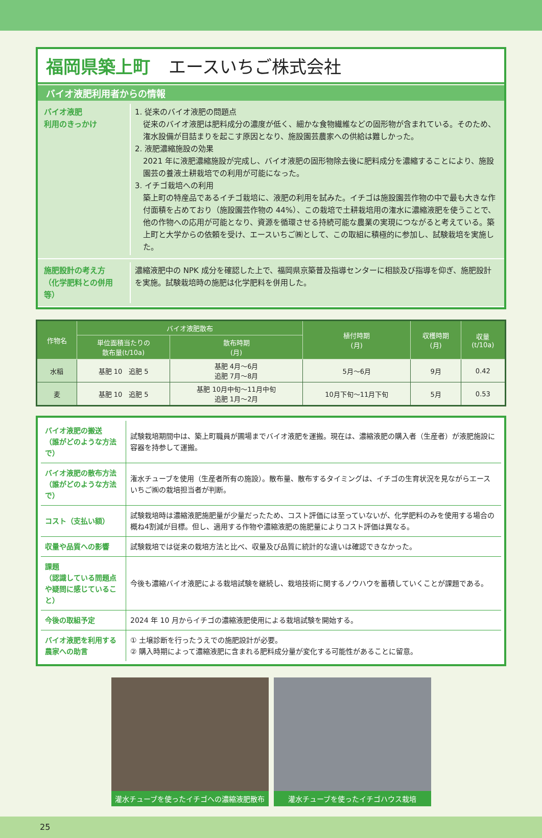福岡県築上町 エースいちご株式会社
バイオ液肥利用者からの情報
バイオ液肥
利用のきっかけ
1. 従来のバイオ液肥の問題点
従来のバイオ液肥は肥料成分の濃度が低く、細かな食物繊維などの固形物が含まれている。そのため、潅水設備が目詰まりを起こす原因となり、施設園芸農家への供給は難しかった。
2. 液肥濃縮施設の効果
2021 年に液肥濃縮施設が完成し、バイオ液肥の固形物除去後に肥料成分を濃縮することにより、施設園芸の養液土耕栽培での利用が可能になった。
3. イチゴ栽培への利用
築上町の特産品であるイチゴ栽培に、液肥の利用を試みた。イチゴは施設園芸作物の中で最も大きな作付面積を占めており（施設園芸作物の 44%）、この栽培で土耕栽培用の潅水に濃縮液肥を使うことで、他の作物への応用が可能となり、資源を循環させる持続可能な農業の実現につながると考えている。築上町と大学からの依頼を受け、エースいちご㈱として、この取組に積極的に参加し、試験栽培を実施した。
施肥設計の考え方
（化学肥料との併用等）
濃縮液肥中の NPK 成分を確認した上で、福岡県京築普及指導センターに相談及び指導を仰ぎ、施肥設計を実施。試験栽培時の施肥は化学肥料を併用した。
| 作物名 | バイオ液肥散布 | | 植付時期 (月) | 収穫時期 (月) | 収量 (t/10a) |
| --- | --- | --- | --- | --- | --- |
| | 単位面積当たりの 散布量(t/10a) | 散布時期 (月) | | | |
| 水稲 | 基肥 10 追肥 5 | 基肥 4月～6月 追肥 7月～8月 | 5月～6月 | 9月 | 0.42 |
| 麦 | 基肥 10 追肥 5 | 基肥 10月中旬～11月中旬 追肥 1月～2月 | 10月下旬～11月下旬 | 5月 | 0.53 |
| バイオ液肥の搬送 （誰がどのような方法で） | 試験栽培期間中は、築上町職員が圃場までバイオ液肥を運搬。現在は、濃縮液肥の購入者（生産者）が液肥施設に容器を持参して運搬。 |
| バイオ液肥の散布方法 （誰がどのような方法で） | 潅水チューブを使用（生産者所有の施設）。散布量、散布するタイミングは、イチゴの生育状況を見ながらエースいちご㈱の栽培担当者が判断。 |
| コスト（支払い額） | 試験栽培時は濃縮液肥施肥量が少量だったため、コスト評価には至っていないが、化学肥料のみを使用する場合の概ね4割減が目標。但し、適用する作物や濃縮液肥の施肥量によりコスト評価は異なる。 |
| 収量や品質への影響 | 試験栽培では従来の栽培方法と比べ、収量及び品質に統計的な違いは確認できなかった。 |
| 課題 （認識している問題点や疑問に感じていること） | 今後も濃縮バイオ液肥による栽培試験を継続し、栽培技術に関するノウハウを蓄積していくことが課題である。 |
| 今後の取組予定 | 2024 年 10 月からイチゴの濃縮液肥使用による栽培試験を開始する。 |
| バイオ液肥を利用する農家への助言 | ① 土壌診断を行ったうえでの施肥設計が必要。 ② 購入時期によって濃縮液肥に含まれる肥料成分量が変化する可能性があることに留意。 |
灌水チューブを使ったイチゴへの濃縮液肥散布
灌水チューブを使ったイチゴハウス栽培
25